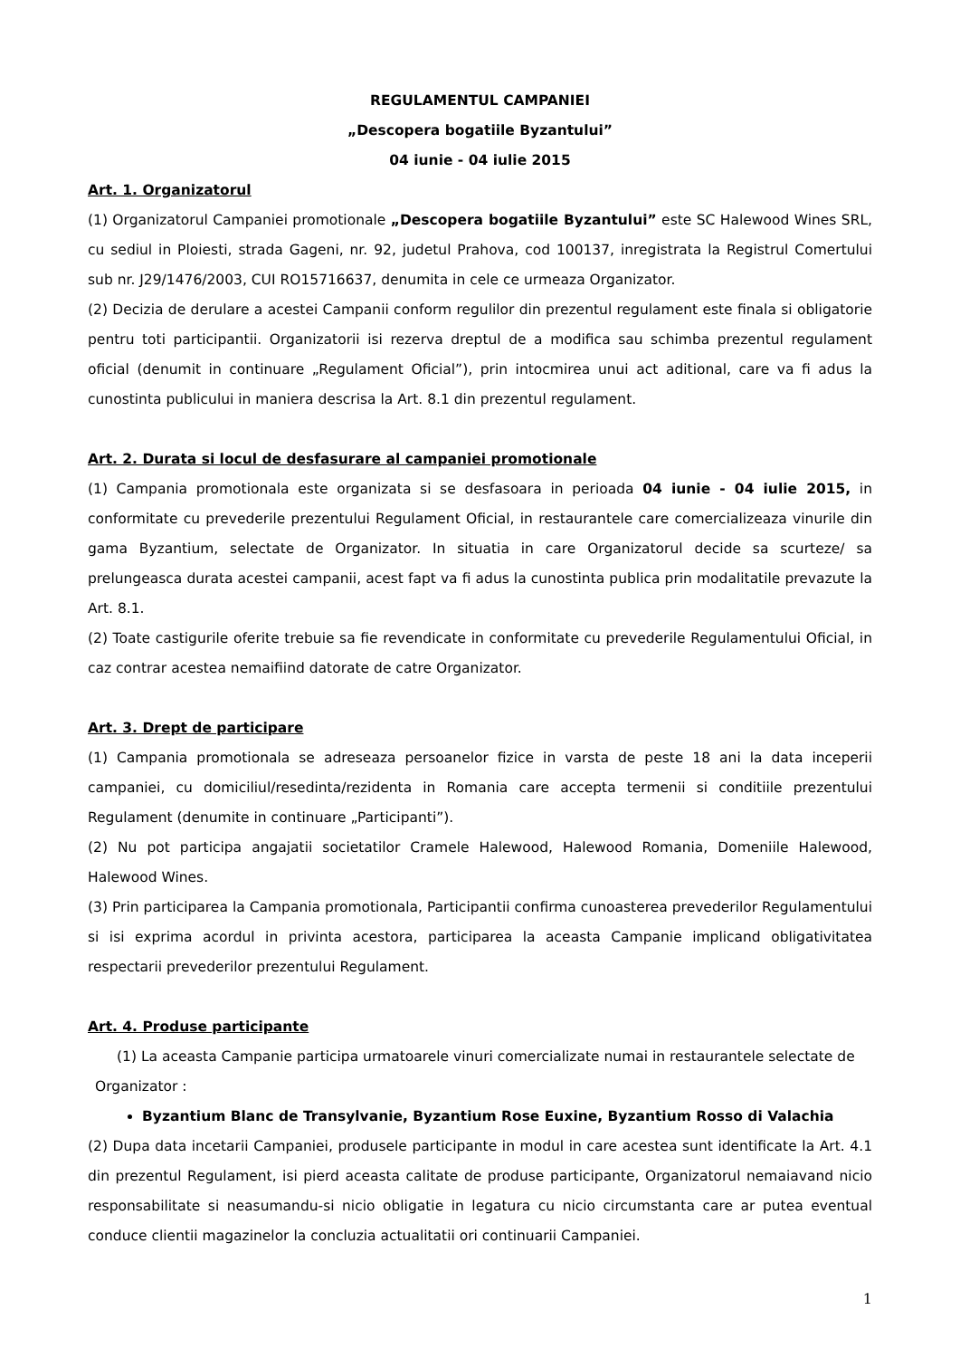REGULAMENTUL CAMPANIEI
„Descopera bogatiile Byzantului”
04 iunie - 04 iulie 2015
Art. 1. Organizatorul
(1) Organizatorul Campaniei promotionale „Descopera bogatiile Byzantului” este SC Halewood Wines SRL, cu sediul in Ploiesti, strada Gageni, nr. 92, judetul Prahova, cod 100137, inregistrata la Registrul Comertului sub nr. J29/1476/2003, CUI RO15716637, denumita in cele ce urmeaza Organizator.
(2) Decizia de derulare a acestei Campanii conform regulilor din prezentul regulament este finala si obligatorie pentru toti participantii. Organizatorii isi rezerva dreptul de a modifica sau schimba prezentul regulament oficial (denumit in continuare „Regulament Oficial”), prin intocmirea unui act aditional, care va fi adus la cunostinta publicului in maniera descrisa la Art. 8.1 din prezentul regulament.
Art. 2. Durata si locul de desfasurare al campaniei promotionale
(1) Campania promotionala este organizata si se desfasoara in perioada 04 iunie - 04 iulie 2015, in conformitate cu prevederile prezentului Regulament Oficial, in restaurantele care comercializeaza vinurile din gama Byzantium, selectate de Organizator. In situatia in care Organizatorul decide sa scurteze/ sa prelungeasca durata acestei campanii, acest fapt va fi adus la cunostinta publica prin modalitatile prevazute la Art. 8.1.
(2) Toate castigurile oferite trebuie sa fie revendicate in conformitate cu prevederile Regulamentului Oficial, in caz contrar acestea nemaifiind datorate de catre Organizator.
Art. 3. Drept de participare
(1) Campania promotionala se adreseaza persoanelor fizice in varsta de peste 18 ani la data inceperii campaniei, cu domiciliul/resedinta/rezidenta in Romania care accepta termenii si conditiile prezentului Regulament (denumite in continuare „Participanti”).
(2) Nu pot participa angajatii societatilor Cramele Halewood, Halewood Romania, Domeniile Halewood, Halewood Wines.
(3) Prin participarea la Campania promotionala, Participantii confirma cunoasterea prevederilor Regulamentului si isi exprima acordul in privinta acestora, participarea la aceasta Campanie implicand obligativitatea respectarii prevederilor prezentului Regulament.
Art. 4. Produse participante
(1) La aceasta Campanie participa urmatoarele vinuri comercializate numai in restaurantele selectate de
Organizator :
Byzantium Blanc de Transylvanie, Byzantium Rose Euxine, Byzantium Rosso di Valachia
(2) Dupa data incetarii Campaniei, produsele participante in modul in care acestea sunt identificate la Art. 4.1 din prezentul Regulament, isi pierd aceasta calitate de produse participante, Organizatorul nemaiavand nicio responsabilitate si neasumandu-si nicio obligatie in legatura cu nicio circumstanta care ar putea eventual conduce clientii magazinelor la concluzia actualitatii ori continuarii Campaniei.
1